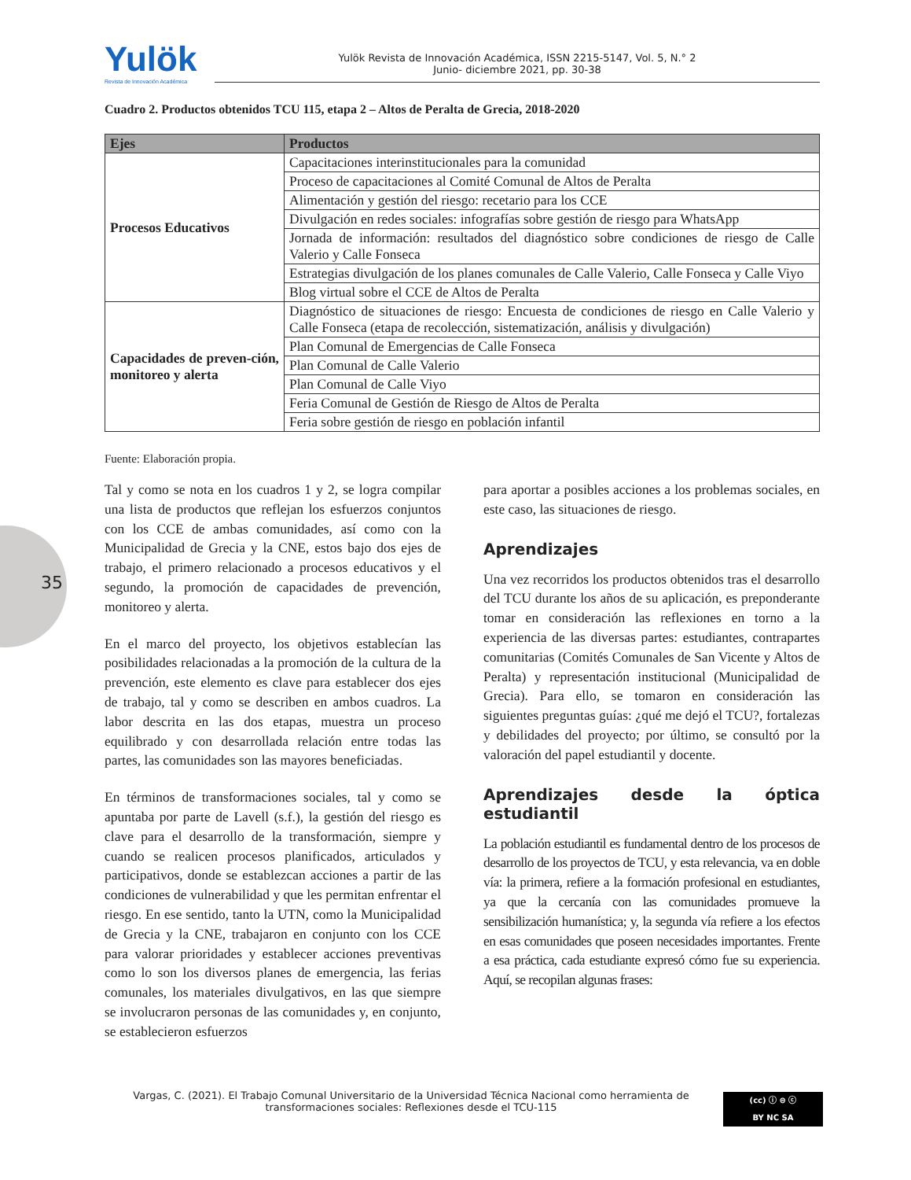35
Yulök
Revista de Innovación Académica
Yulök Revista de Innovación Académica, ISSN 2215-5147, Vol. 5, N.° 2
Junio- diciembre 2021, pp. 30-38
Cuadro 2. Productos obtenidos TCU 115, etapa 2 – Altos de Peralta de Grecia, 2018-2020
| Ejes | Productos |
| --- | --- |
| Procesos Educativos | Capacitaciones interinstitucionales para la comunidad |
| | Proceso de capacitaciones al Comité Comunal de Altos de Peralta |
| | Alimentación y gestión del riesgo: recetario para los CCE |
| | Divulgación en redes sociales: infografías sobre gestión de riesgo para WhatsApp |
| | Jornada de información: resultados del diagnóstico sobre condiciones de riesgo de Calle Valerio y Calle Fonseca |
| | Estrategias divulgación de los planes comunales de Calle Valerio, Calle Fonseca y Calle Viyo |
| | Blog virtual sobre el CCE de Altos de Peralta |
| Capacidades de preven-ción, monitoreo y alerta | Diagnóstico de situaciones de riesgo: Encuesta de condiciones de riesgo en Calle Valerio y Calle Fonseca (etapa de recolección, sistematización, análisis y divulgación) |
| | Plan Comunal de Emergencias de Calle Fonseca |
| | Plan Comunal de Calle Valerio |
| | Plan Comunal de Calle Viyo |
| | Feria Comunal de Gestión de Riesgo de Altos de Peralta |
| | Feria sobre gestión de riesgo en población infantil |
Fuente: Elaboración propia.
Tal y como se nota en los cuadros 1 y 2, se logra compilar una lista de productos que reflejan los esfuerzos conjuntos con los CCE de ambas comunidades, así como con la Municipalidad de Grecia y la CNE, estos bajo dos ejes de trabajo, el primero relacionado a procesos educativos y el segundo, la promoción de capacidades de prevención, monitoreo y alerta.
En el marco del proyecto, los objetivos establecían las posibilidades relacionadas a la promoción de la cultura de la prevención, este elemento es clave para establecer dos ejes de trabajo, tal y como se describen en ambos cuadros. La labor descrita en las dos etapas, muestra un proceso equilibrado y con desarrollada relación entre todas las partes, las comunidades son las mayores beneficiadas.
En términos de transformaciones sociales, tal y como se apuntaba por parte de Lavell (s.f.), la gestión del riesgo es clave para el desarrollo de la transformación, siempre y cuando se realicen procesos planificados, articulados y participativos, donde se establezcan acciones a partir de las condiciones de vulnerabilidad y que les permitan enfrentar el riesgo. En ese sentido, tanto la UTN, como la Municipalidad de Grecia y la CNE, trabajaron en conjunto con los CCE para valorar prioridades y establecer acciones preventivas como lo son los diversos planes de emergencia, las ferias comunales, los materiales divulgativos, en las que siempre se involucraron personas de las comunidades y, en conjunto, se establecieron esfuerzos
para aportar a posibles acciones a los problemas sociales, en este caso, las situaciones de riesgo.
Aprendizajes
Una vez recorridos los productos obtenidos tras el desarrollo del TCU durante los años de su aplicación, es preponderante tomar en consideración las reflexiones en torno a la experiencia de las diversas partes: estudiantes, contrapartes comunitarias (Comités Comunales de San Vicente y Altos de Peralta) y representación institucional (Municipalidad de Grecia). Para ello, se tomaron en consideración las siguientes preguntas guías: ¿qué me dejó el TCU?, fortalezas y debilidades del proyecto; por último, se consultó por la valoración del papel estudiantil y docente.
Aprendizajes desde la óptica estudiantil
La población estudiantil es fundamental dentro de los procesos de desarrollo de los proyectos de TCU, y esta relevancia, va en doble vía: la primera, refiere a la formación profesional en estudiantes, ya que la cercanía con las comunidades promueve la sensibilización humanística; y, la segunda vía refiere a los efectos en esas comunidades que poseen necesidades importantes. Frente a esa práctica, cada estudiante expresó cómo fue su experiencia. Aquí, se recopilan algunas frases:
Vargas, C. (2021). El Trabajo Comunal Universitario de la Universidad Técnica Nacional como herramienta de transformaciones sociales: Reflexiones desde el TCU-115
(cc) ⓘ ⊜ ⓒ
BY NC SA